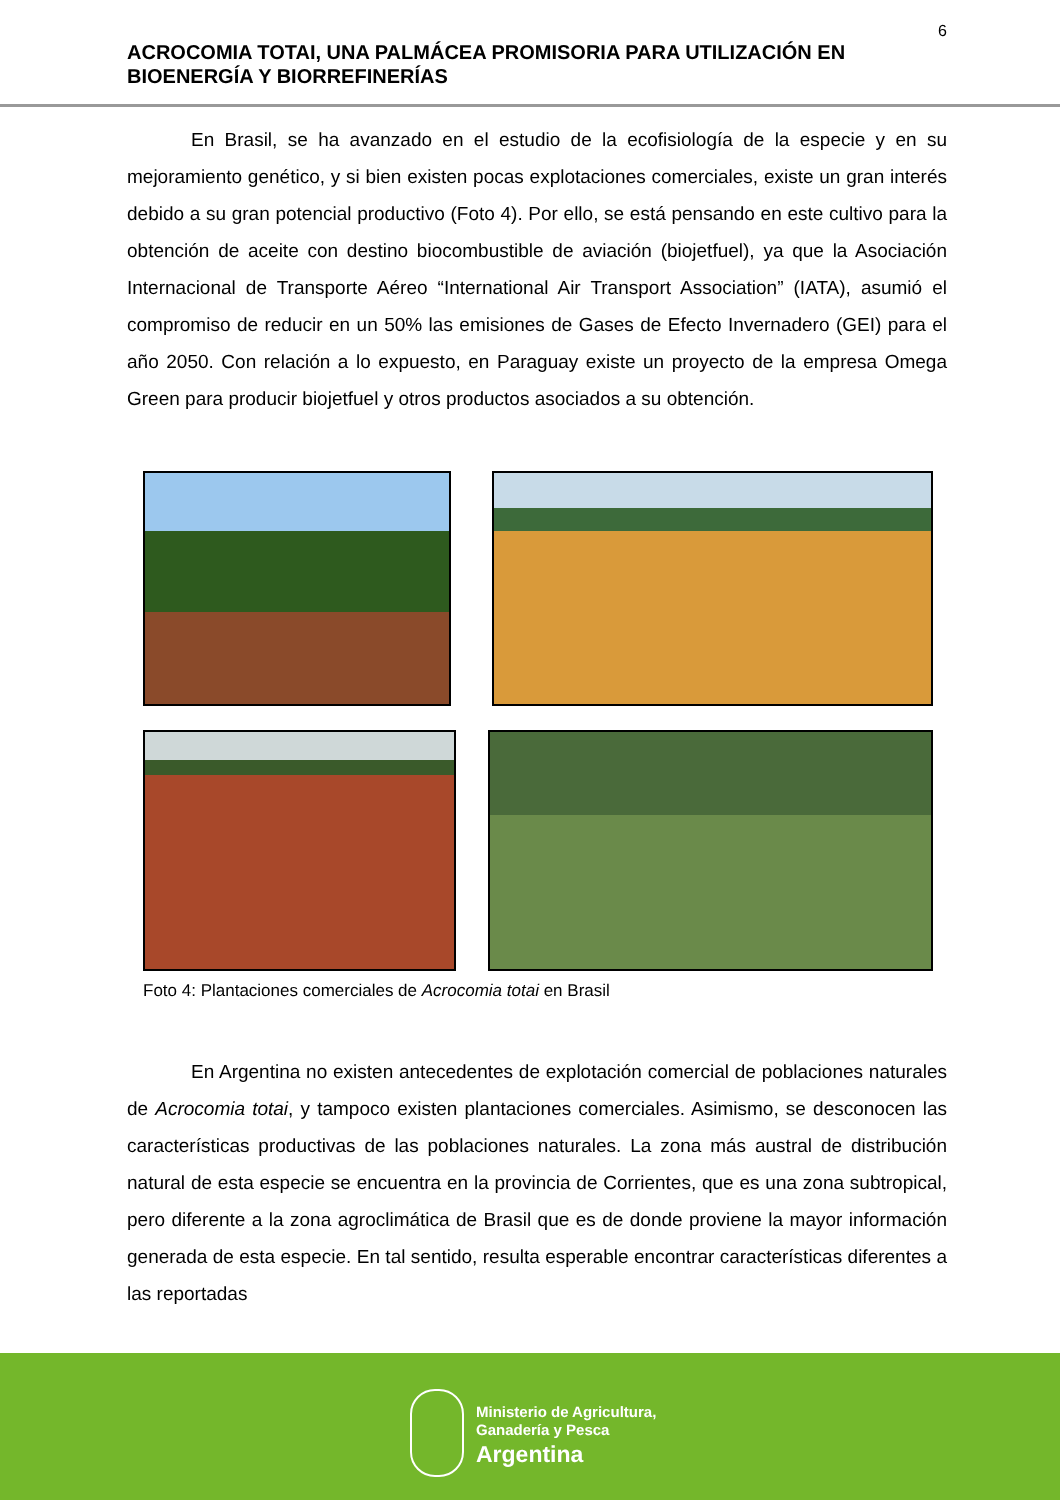6
ACROCOMIA TOTAI, UNA PALMÁCEA PROMISORIA PARA UTILIZACIÓN EN BIOENERGÍA Y BIORREFINERÍAS
En Brasil, se ha avanzado en el estudio de la ecofisiología de la especie y en su mejoramiento genético, y si bien existen pocas explotaciones comerciales, existe un gran interés debido a su gran potencial productivo (Foto 4). Por ello, se está pensando en este cultivo para la obtención de aceite con destino biocombustible de aviación (biojetfuel), ya que la Asociación Internacional de Transporte Aéreo “International Air Transport Association” (IATA), asumió el compromiso de reducir en un 50% las emisiones de Gases de Efecto Invernadero (GEI) para el año 2050. Con relación a lo expuesto, en Paraguay existe un proyecto de la empresa Omega Green para producir biojetfuel y otros productos asociados a su obtención.
Foto 4: Plantaciones comerciales de Acrocomia totai en Brasil
En Argentina no existen antecedentes de explotación comercial de poblaciones naturales de Acrocomia totai, y tampoco existen plantaciones comerciales. Asimismo, se desconocen las características productivas de las poblaciones naturales. La zona más austral de distribución natural de esta especie se encuentra en la provincia de Corrientes, que es una zona subtropical, pero diferente a la zona agroclimática de Brasil que es de donde proviene la mayor información generada de esta especie. En tal sentido, resulta esperable encontrar características diferentes a las reportadas
Ministerio de Agricultura,
Ganadería y Pesca
Argentina